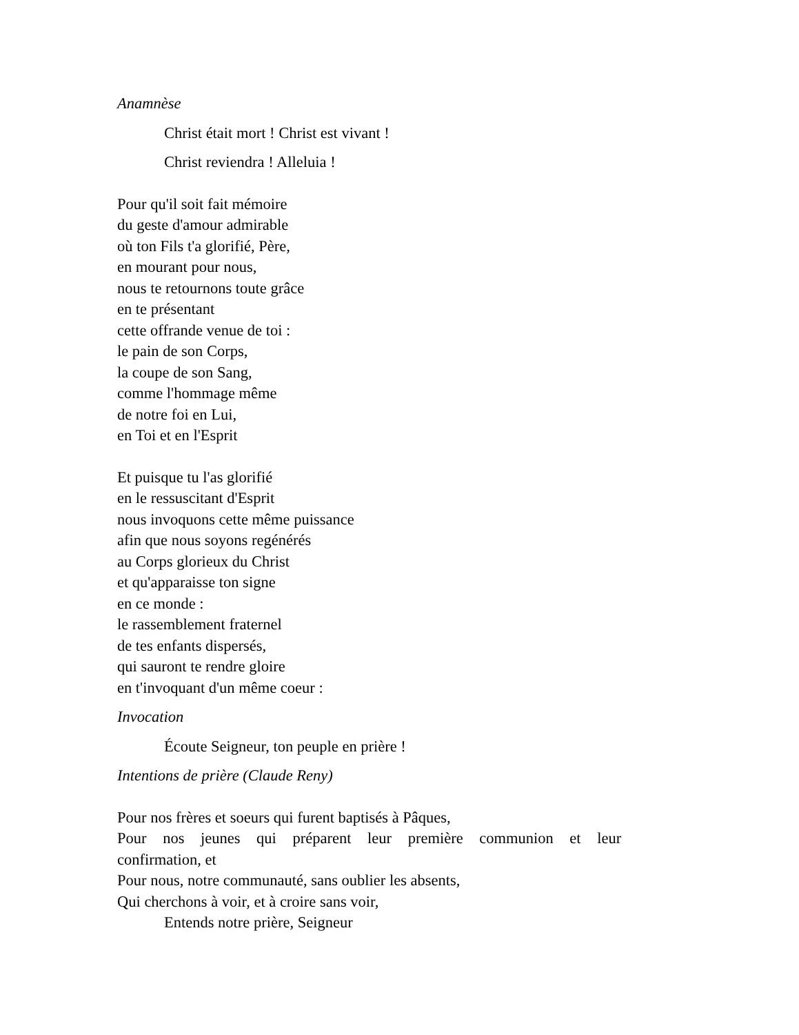Anamnèse
Christ était mort ! Christ est vivant !
Christ reviendra ! Alleluia !
Pour qu'il soit fait mémoire
du geste d'amour admirable
où ton Fils t'a glorifié, Père,
en mourant pour nous,
nous te retournons toute grâce
en te présentant
cette offrande venue de toi :
le pain de son Corps,
la coupe de son Sang,
comme l'hommage même
de notre foi en Lui,
en Toi et en l'Esprit
Et puisque tu l'as glorifié
en le ressuscitant d'Esprit
nous invoquons cette même puissance
afin que nous soyons regénérés
au Corps glorieux du Christ
et qu'apparaisse ton signe
en ce monde :
le rassemblement fraternel
de tes enfants dispersés,
qui sauront te rendre gloire
en t'invoquant d'un même coeur :
Invocation
Écoute Seigneur, ton peuple en prière !
Intentions de prière (Claude Reny)
Pour nos frères et soeurs qui furent baptisés à Pâques,
Pour nos jeunes qui préparent leur première communion et leur
confirmation, et
Pour nous, notre communauté, sans oublier les absents,
Qui cherchons à voir, et à croire sans voir,
Entends notre prière, Seigneur